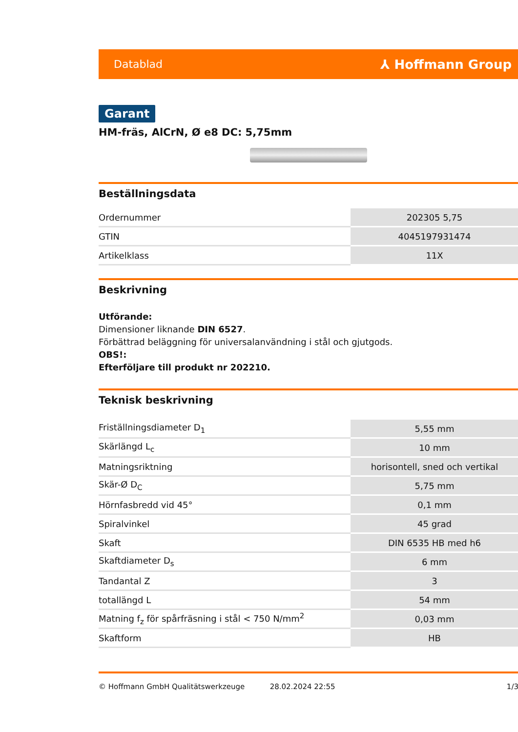Datablad ⅄ Hoffmann Group
Garant
HM-fräs, AlCrN, Ø e8 DC: 5,75mm
Beställningsdata
| Ordernummer | 202305 5,75 |
| GTIN | 4045197931474 |
| Artikelklass | 11X |
Beskrivning
Utförande:
Dimensioner liknande DIN 6527.
Förbättrad beläggning för universalanvändning i stål och gjutgods.
OBS!:
Efterföljare till produkt nr 202210.
Teknisk beskrivning
| Friställningsdiameter D<sub>1</sub> | 5,55 mm |
| Skärlängd L<sub>c</sub> | 10 mm |
| Matningsriktning | horisontell, sned och vertikal |
| Skär-Ø D<sub>C</sub> | 5,75 mm |
| Hörnfasbredd vid 45° | 0,1 mm |
| Spiralvinkel | 45 grad |
| Skaft | DIN 6535 HB med h6 |
| Skaftdiameter D<sub>s</sub> | 6 mm |
| Tandantal Z | 3 |
| totallängd L | 54 mm |
| Matning f<sub>z</sub> för spårfräsning i stål < 750 N/mm<sup>2</sup> | 0,03 mm |
| Skaftform | HB |
© Hoffmann GmbH Qualitätswerkzeuge 28.02.2024 22:55 1/3